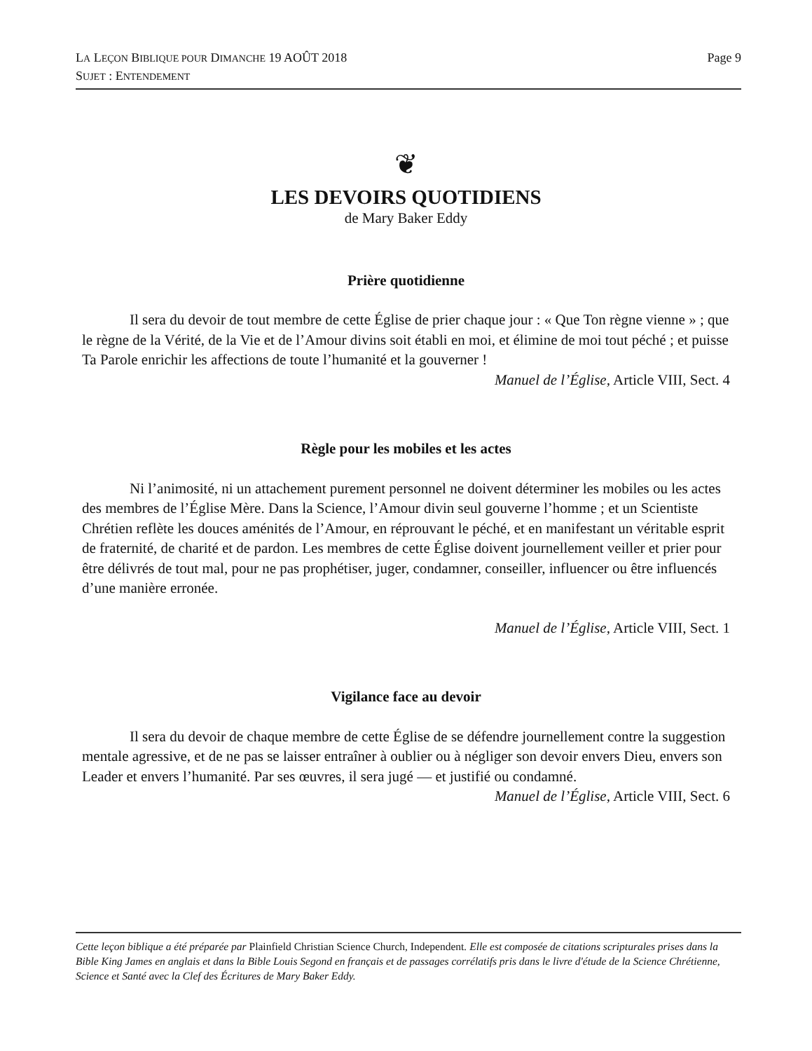Page 9 LA LEÇON BIBLIQUE POUR DIMANCHE 19 AOÛT 2018
SUJET : ENTENDEMENT
❦
LES DEVOIRS QUOTIDIENS
de Mary Baker Eddy
Prière quotidienne
Il sera du devoir de tout membre de cette Église de prier chaque jour : « Que Ton règne vienne » ; que le règne de la Vérité, de la Vie et de l’Amour divins soit établi en moi, et élimine de moi tout péché ; et puisse Ta Parole enrichir les affections de toute l’humanité et la gouverner !
Manuel de l’Église, Article VIII, Sect. 4
Règle pour les mobiles et les actes
Ni l’animosité, ni un attachement purement personnel ne doivent déterminer les mobiles ou les actes des membres de l’Église Mère. Dans la Science, l’Amour divin seul gouverne l’homme ; et un Scientiste Chrétien reflète les douces aménités de l’Amour, en réprouvant le péché, et en manifestant un véritable esprit de fraternité, de charité et de pardon. Les membres de cette Église doivent journellement veiller et prier pour être délivrés de tout mal, pour ne pas prophétiser, juger, condamner, conseiller, influencer ou être influencés d’une manière erronée.
Manuel de l’Église, Article VIII, Sect. 1
Vigilance face au devoir
Il sera du devoir de chaque membre de cette Église de se défendre journellement contre la suggestion mentale agressive, et de ne pas se laisser entraîner à oublier ou à négliger son devoir envers Dieu, envers son Leader et envers l’humanité. Par ses œuvres, il sera jugé — et justifié ou condamné.
Manuel de l’Église, Article VIII, Sect. 6
Cette leçon biblique a été préparée par Plainfield Christian Science Church, Independent. Elle est composée de citations scripturales prises dans la Bible King James en anglais et dans la Bible Louis Segond en français et de passages corrélatifs pris dans le livre d'étude de la Science Chrétienne, Science et Santé avec la Clef des Écritures de Mary Baker Eddy.